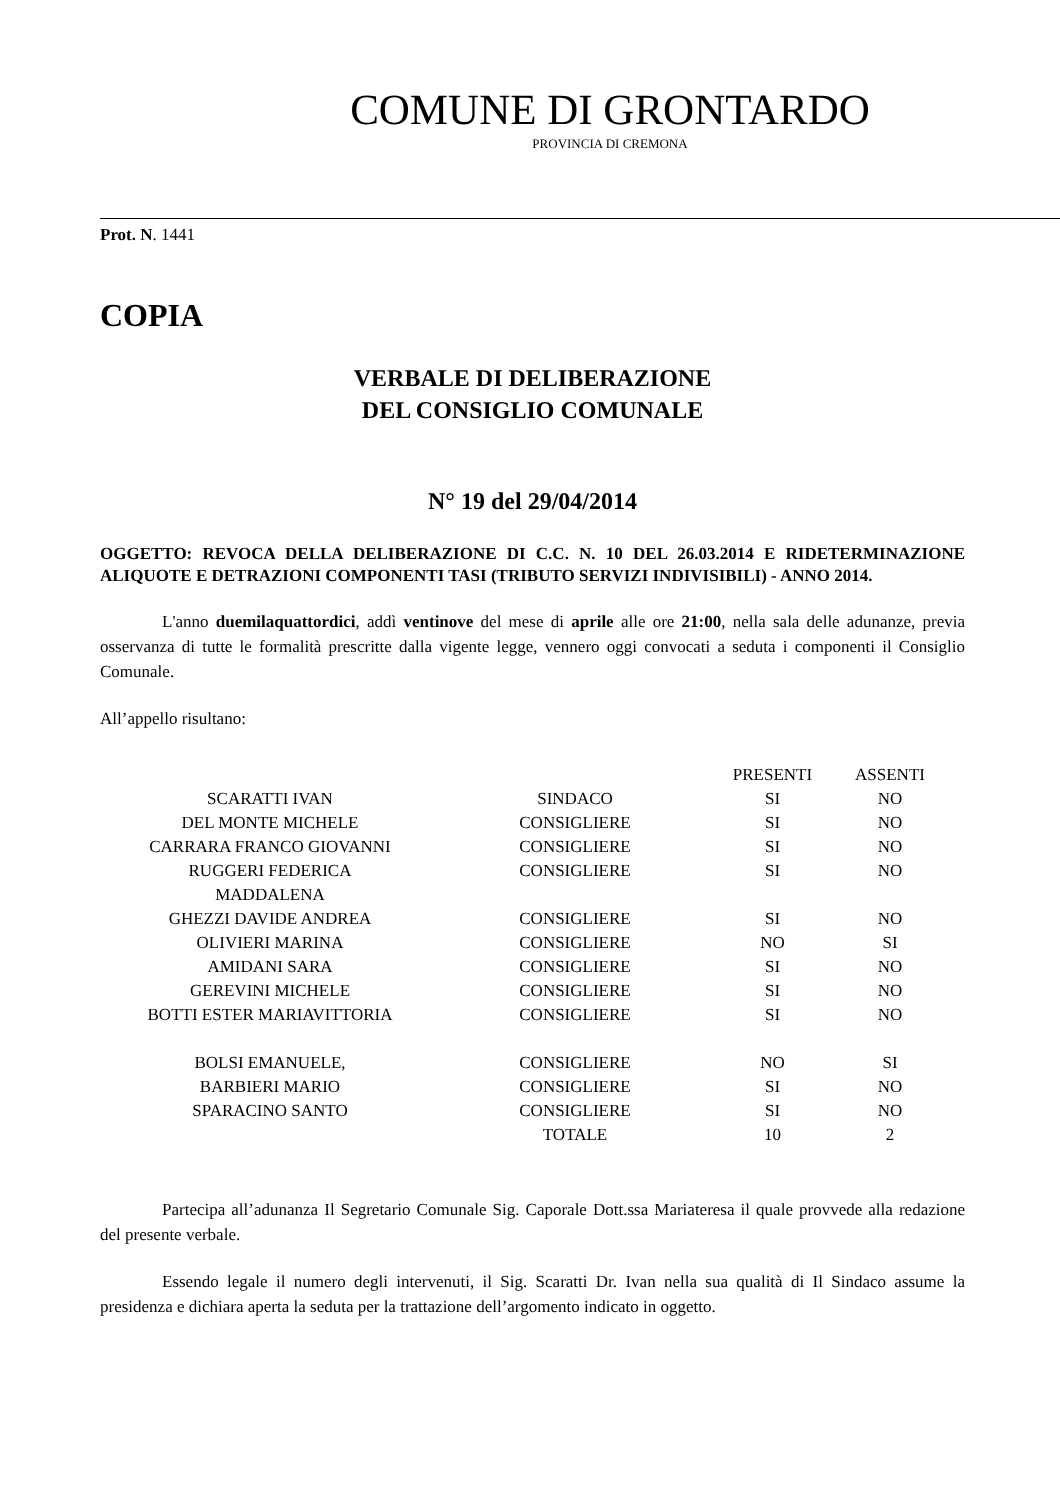COMUNE DI GRONTARDO
PROVINCIA DI CREMONA
Prot. N. 1441
COPIA
VERBALE DI DELIBERAZIONE
DEL CONSIGLIO COMUNALE
N° 19 del 29/04/2014
OGGETTO: REVOCA DELLA DELIBERAZIONE DI C.C. N. 10 DEL 26.03.2014 E RIDETERMINAZIONE ALIQUOTE E DETRAZIONI COMPONENTI TASI (TRIBUTO SERVIZI INDIVISIBILI) - ANNO 2014.
L'anno duemilaquattordici, addì ventinove del mese di aprile alle ore 21:00, nella sala delle adunanze, previa osservanza di tutte le formalità prescritte dalla vigente legge, vennero oggi convocati a seduta i componenti il Consiglio Comunale.
All’appello risultano:
| | | PRESENTI | ASSENTI |
| SCARATTI IVAN | SINDACO | SI | NO |
| DEL MONTE MICHELE | CONSIGLIERE | SI | NO |
| CARRARA FRANCO GIOVANNI | CONSIGLIERE | SI | NO |
| RUGGERI FEDERICA MADDALENA | CONSIGLIERE | SI | NO |
| GHEZZI DAVIDE ANDREA | CONSIGLIERE | SI | NO |
| OLIVIERI MARINA | CONSIGLIERE | NO | SI |
| AMIDANI SARA | CONSIGLIERE | SI | NO |
| GEREVINI MICHELE | CONSIGLIERE | SI | NO |
| BOTTI ESTER MARIAVITTORIA | CONSIGLIERE | SI | NO |
| BOLSI EMANUELE, | CONSIGLIERE | NO | SI |
| BARBIERI MARIO | CONSIGLIERE | SI | NO |
| SPARACINO SANTO | CONSIGLIERE | SI | NO |
| | TOTALE | 10 | 2 |
Partecipa all’adunanza Il Segretario Comunale Sig. Caporale Dott.ssa Mariateresa il quale provvede alla redazione del presente verbale.
Essendo legale il numero degli intervenuti, il Sig. Scaratti Dr. Ivan nella sua qualità di Il Sindaco assume la presidenza e dichiara aperta la seduta per la trattazione dell’argomento indicato in oggetto.